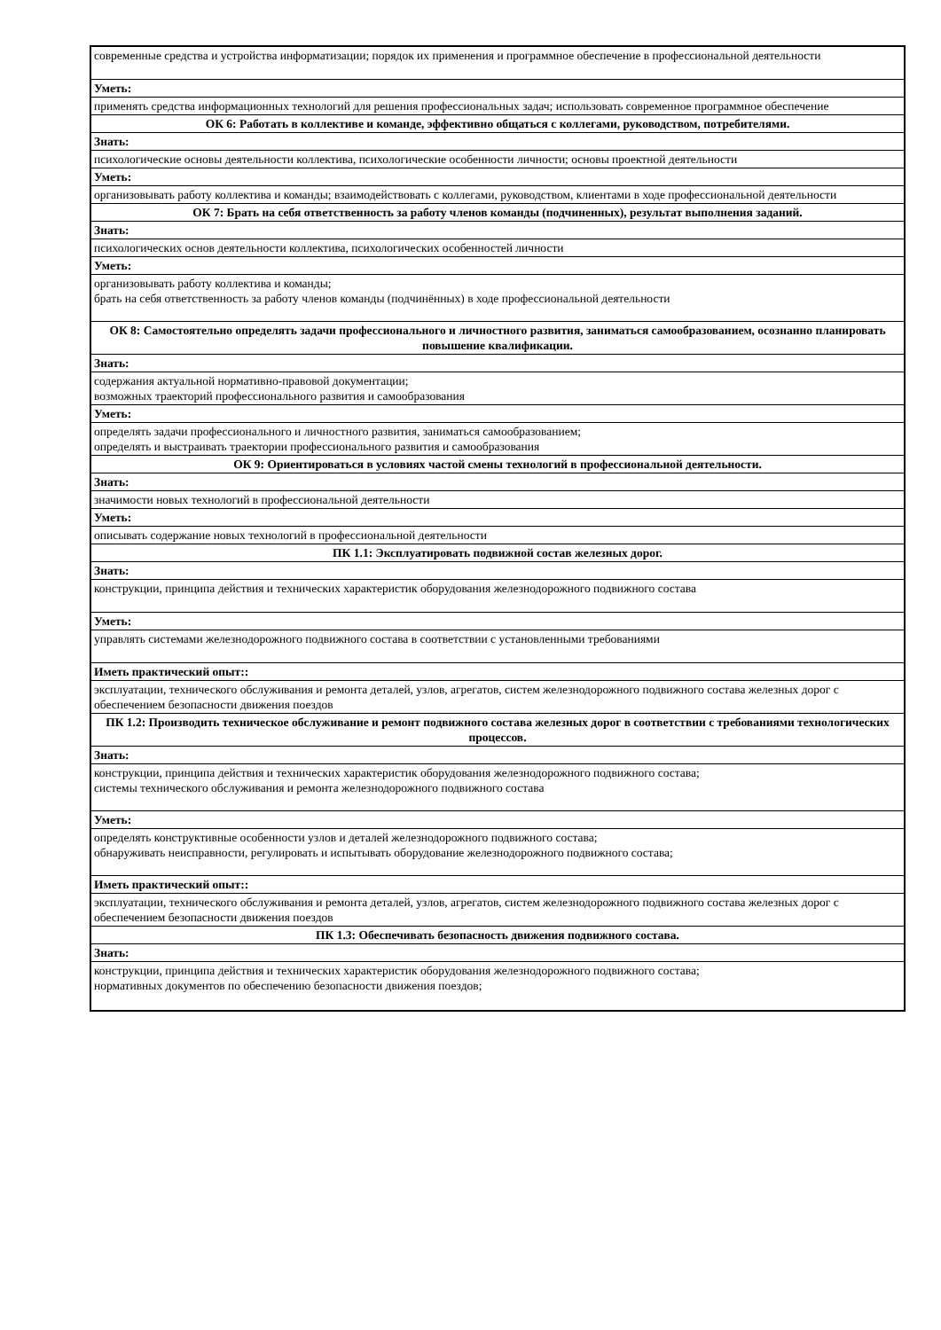| современные средства и устройства информатизации; порядок их применения и программное обеспечение в профессиональной деятельности |
| Уметь: |
| применять средства информационных технологий для решения профессиональных задач; использовать современное программное обеспечение |
| ОК 6: Работать в коллективе и команде, эффективно общаться с коллегами, руководством, потребителями. |
| Знать: |
| психологические основы деятельности коллектива, психологические особенности личности; основы проектной деятельности |
| Уметь: |
| организовывать работу коллектива и команды; взаимодействовать с коллегами, руководством, клиентами в ходе профессиональной деятельности |
| ОК 7: Брать на себя ответственность за работу членов команды (подчиненных), результат выполнения заданий. |
| Знать: |
| психологических основ деятельности коллектива, психологических особенностей личности |
| Уметь: |
| организовывать работу коллектива и команды; брать на себя ответственность за работу членов команды (подчинённых) в ходе профессиональной деятельности |
| ОК 8: Самостоятельно определять задачи профессионального и личностного развития, заниматься самообразованием, осознанно планировать повышение квалификации. |
| Знать: |
| содержания актуальной нормативно-правовой документации; возможных траекторий профессионального развития и самообразования |
| Уметь: |
| определять задачи профессионального и личностного развития, заниматься самообразованием; определять и выстраивать траектории профессионального развития и самообразования |
| ОК 9: Ориентироваться в условиях частой смены технологий в профессиональной деятельности. |
| Знать: |
| значимости новых технологий в профессиональной деятельности |
| Уметь: |
| описывать содержание новых технологий в профессиональной деятельности |
| ПК 1.1: Эксплуатировать подвижной состав железных дорог. |
| Знать: |
| конструкции, принципа действия и технических характеристик оборудования железнодорожного подвижного состава |
| Уметь: |
| управлять системами железнодорожного подвижного состава в соответствии с установленными требованиями |
| Иметь практический опыт:: |
| эксплуатации, технического обслуживания и ремонта деталей, узлов, агрегатов, систем железнодорожного подвижного состава железных дорог с обеспечением безопасности движения поездов |
| ПК 1.2: Производить техническое обслуживание и ремонт подвижного состава железных дорог в соответствии с требованиями технологических процессов. |
| Знать: |
| конструкции, принципа действия и технических характеристик оборудования железнодорожного подвижного состава; системы технического обслуживания и ремонта железнодорожного подвижного состава |
| Уметь: |
| определять конструктивные особенности узлов и деталей железнодорожного подвижного состава; обнаруживать неисправности, регулировать и испытывать оборудование железнодорожного подвижного состава; |
| Иметь практический опыт:: |
| эксплуатации, технического обслуживания и ремонта деталей, узлов, агрегатов, систем железнодорожного подвижного состава железных дорог с обеспечением безопасности движения поездов |
| ПК 1.3: Обеспечивать безопасность движения подвижного состава. |
| Знать: |
| конструкции, принципа действия и технических характеристик оборудования железнодорожного подвижного состава; нормативных документов по обеспечению безопасности движения поездов; |